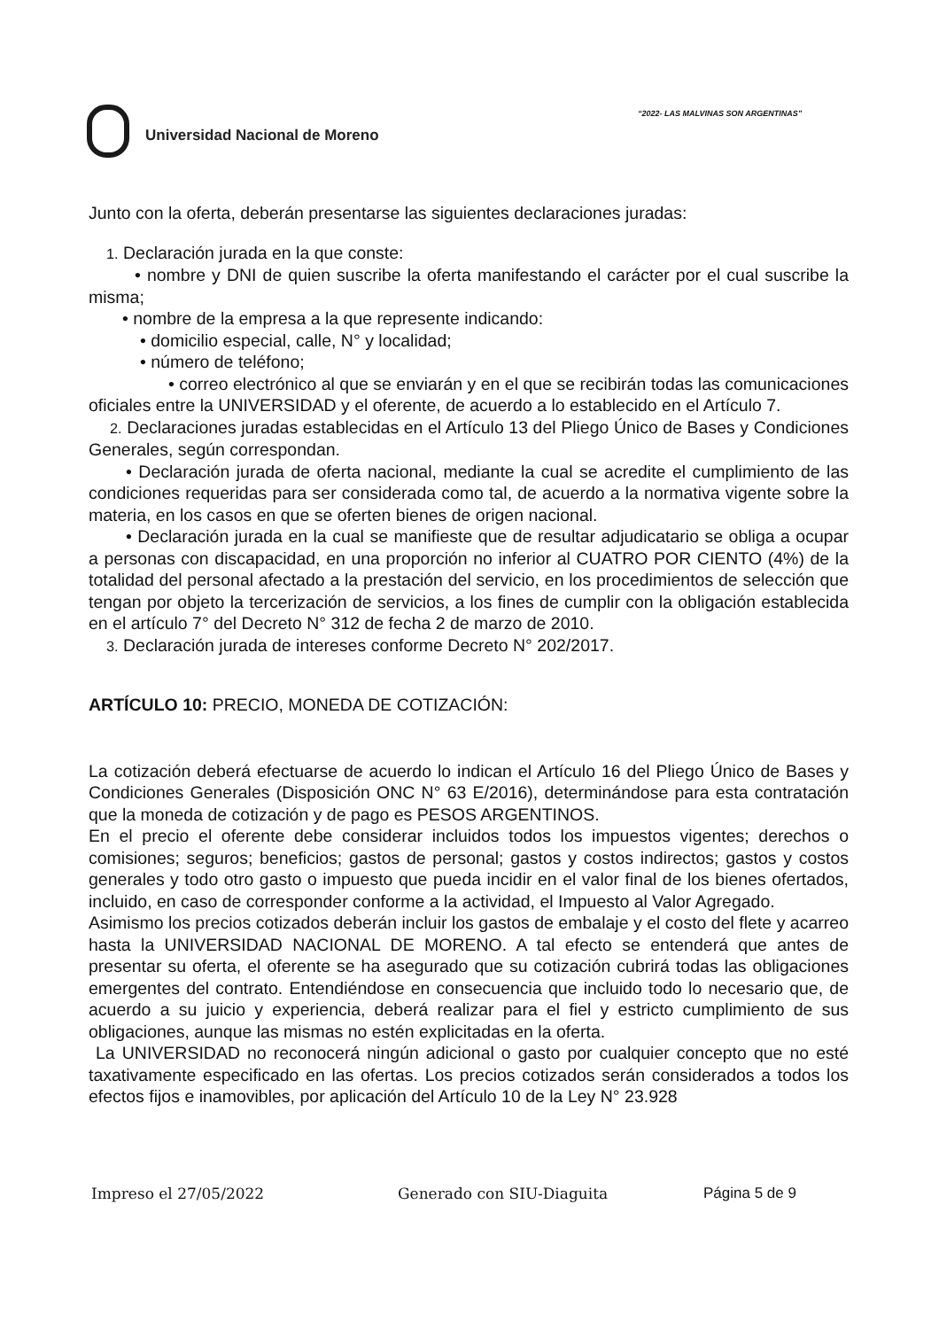“2022- LAS MALVINAS SON ARGENTINAS”
Universidad Nacional de Moreno
Junto con la oferta, deberán presentarse las siguientes declaraciones juradas:
1. Declaración jurada en la que conste:
• nombre y DNI de quien suscribe la oferta manifestando el carácter por el cual suscribe la misma;
• nombre de la empresa a la que represente indicando:
• domicilio especial, calle, N° y localidad;
• número de teléfono;
• correo electrónico al que se enviarán y en el que se recibirán todas las comunicaciones oficiales entre la UNIVERSIDAD y el oferente, de acuerdo a lo establecido en el Artículo 7.
2. Declaraciones juradas establecidas en el Artículo 13 del Pliego Único de Bases y Condiciones Generales, según correspondan.
• Declaración jurada de oferta nacional, mediante la cual se acredite el cumplimiento de las condiciones requeridas para ser considerada como tal, de acuerdo a la normativa vigente sobre la materia, en los casos en que se oferten bienes de origen nacional.
• Declaración jurada en la cual se manifieste que de resultar adjudicatario se obliga a ocupar a personas con discapacidad, en una proporción no inferior al CUATRO POR CIENTO (4%) de la totalidad del personal afectado a la prestación del servicio, en los procedimientos de selección que tengan por objeto la tercerización de servicios, a los fines de cumplir con la obligación establecida en el artículo 7° del Decreto N° 312 de fecha 2 de marzo de 2010.
3. Declaración jurada de intereses conforme Decreto N° 202/2017.
ARTÍCULO 10: PRECIO, MONEDA DE COTIZACIÓN:
La cotización deberá efectuarse de acuerdo lo indican el Artículo 16 del Pliego Único de Bases y Condiciones Generales (Disposición ONC N° 63 E/2016), determinándose para esta contratación que la moneda de cotización y de pago es PESOS ARGENTINOS.
En el precio el oferente debe considerar incluidos todos los impuestos vigentes; derechos o comisiones; seguros; beneficios; gastos de personal; gastos y costos indirectos; gastos y costos generales y todo otro gasto o impuesto que pueda incidir en el valor final de los bienes ofertados, incluido, en caso de corresponder conforme a la actividad, el Impuesto al Valor Agregado.
Asimismo los precios cotizados deberán incluir los gastos de embalaje y el costo del flete y acarreo hasta la UNIVERSIDAD NACIONAL DE MORENO. A tal efecto se entenderá que antes de presentar su oferta, el oferente se ha asegurado que su cotización cubrirá todas las obligaciones emergentes del contrato. Entendiéndose en consecuencia que incluido todo lo necesario que, de acuerdo a su juicio y experiencia, deberá realizar para el fiel y estricto cumplimiento de sus obligaciones, aunque las mismas no estén explicitadas en la oferta.
La UNIVERSIDAD no reconocerá ningún adicional o gasto por cualquier concepto que no esté taxativamente especificado en las ofertas. Los precios cotizados serán considerados a todos los efectos fijos e inamovibles, por aplicación del Artículo 10 de la Ley N° 23.928
Impreso el 27/05/2022 Generado con SIU-Diaguita Página 5 de 9